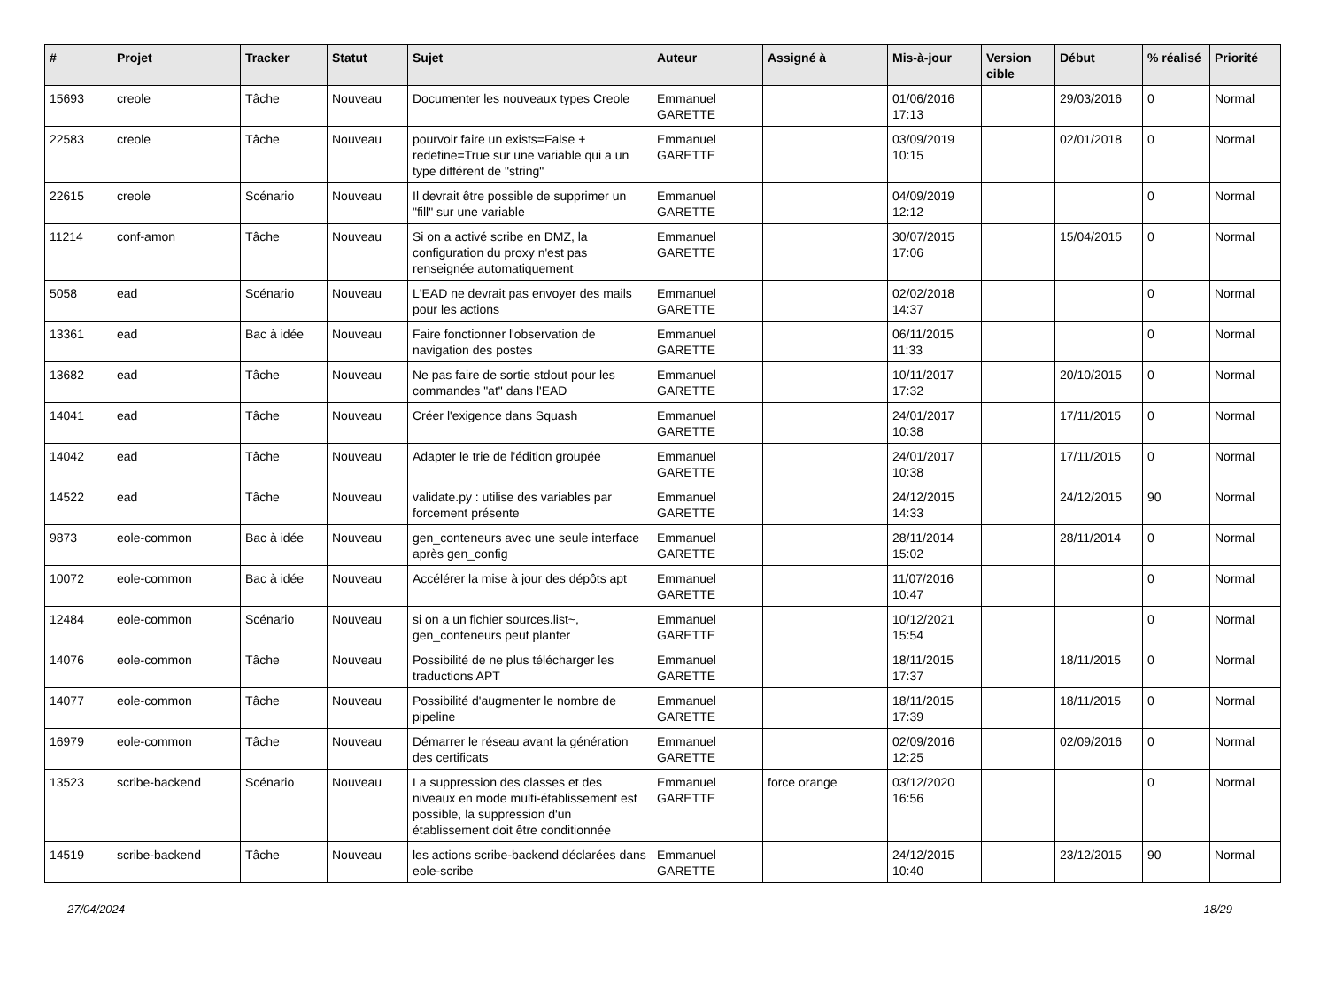| # | Projet | Tracker | Statut | Sujet | Auteur | Assigné à | Mis-à-jour | Version cible | Début | % réalisé | Priorité |
| --- | --- | --- | --- | --- | --- | --- | --- | --- | --- | --- | --- |
| 15693 | creole | Tâche | Nouveau | Documenter les nouveaux types Creole | Emmanuel GARETTE | | 01/06/2016 17:13 | | 29/03/2016 | 0 | Normal |
| 22583 | creole | Tâche | Nouveau | pourvoir faire un exists=False + redefine=True sur une variable qui a un type différent de "string" | Emmanuel GARETTE | | 03/09/2019 10:15 | | 02/01/2018 | 0 | Normal |
| 22615 | creole | Scénario | Nouveau | Il devrait être possible de supprimer un "fill" sur une variable | Emmanuel GARETTE | | 04/09/2019 12:12 | | | 0 | Normal |
| 11214 | conf-amon | Tâche | Nouveau | Si on a activé scribe en DMZ, la configuration du proxy n'est pas renseignée automatiquement | Emmanuel GARETTE | | 30/07/2015 17:06 | | 15/04/2015 | 0 | Normal |
| 5058 | ead | Scénario | Nouveau | L'EAD ne devrait pas envoyer des mails pour les actions | Emmanuel GARETTE | | 02/02/2018 14:37 | | | 0 | Normal |
| 13361 | ead | Bac à idée | Nouveau | Faire fonctionner l'observation de navigation des postes | Emmanuel GARETTE | | 06/11/2015 11:33 | | | 0 | Normal |
| 13682 | ead | Tâche | Nouveau | Ne pas faire de sortie stdout pour les commandes "at" dans l'EAD | Emmanuel GARETTE | | 10/11/2017 17:32 | | 20/10/2015 | 0 | Normal |
| 14041 | ead | Tâche | Nouveau | Créer l'exigence dans Squash | Emmanuel GARETTE | | 24/01/2017 10:38 | | 17/11/2015 | 0 | Normal |
| 14042 | ead | Tâche | Nouveau | Adapter le trie de l'édition groupée | Emmanuel GARETTE | | 24/01/2017 10:38 | | 17/11/2015 | 0 | Normal |
| 14522 | ead | Tâche | Nouveau | validate.py : utilise des variables par forcement présente | Emmanuel GARETTE | | 24/12/2015 14:33 | | 24/12/2015 | 90 | Normal |
| 9873 | eole-common | Bac à idée | Nouveau | gen_conteneurs avec une seule interface après gen_config | Emmanuel GARETTE | | 28/11/2014 15:02 | | 28/11/2014 | 0 | Normal |
| 10072 | eole-common | Bac à idée | Nouveau | Accélérer la mise à jour des dépôts apt | Emmanuel GARETTE | | 11/07/2016 10:47 | | | 0 | Normal |
| 12484 | eole-common | Scénario | Nouveau | si on a un fichier sources.list~, gen_conteneurs peut planter | Emmanuel GARETTE | | 10/12/2021 15:54 | | | 0 | Normal |
| 14076 | eole-common | Tâche | Nouveau | Possibilité de ne plus télécharger les traductions APT | Emmanuel GARETTE | | 18/11/2015 17:37 | | 18/11/2015 | 0 | Normal |
| 14077 | eole-common | Tâche | Nouveau | Possibilité d'augmenter le nombre de pipeline | Emmanuel GARETTE | | 18/11/2015 17:39 | | 18/11/2015 | 0 | Normal |
| 16979 | eole-common | Tâche | Nouveau | Démarrer le réseau avant la génération des certificats | Emmanuel GARETTE | | 02/09/2016 12:25 | | 02/09/2016 | 0 | Normal |
| 13523 | scribe-backend | Scénario | Nouveau | La suppression des classes et des niveaux en mode multi-établissement est possible, la suppression d'un établissement doit être conditionnée | Emmanuel GARETTE | force orange | 03/12/2020 16:56 | | | 0 | Normal |
| 14519 | scribe-backend | Tâche | Nouveau | les actions scribe-backend déclarées dans eole-scribe | Emmanuel GARETTE | | 24/12/2015 10:40 | | 23/12/2015 | 90 | Normal |
27/04/2024 18/29